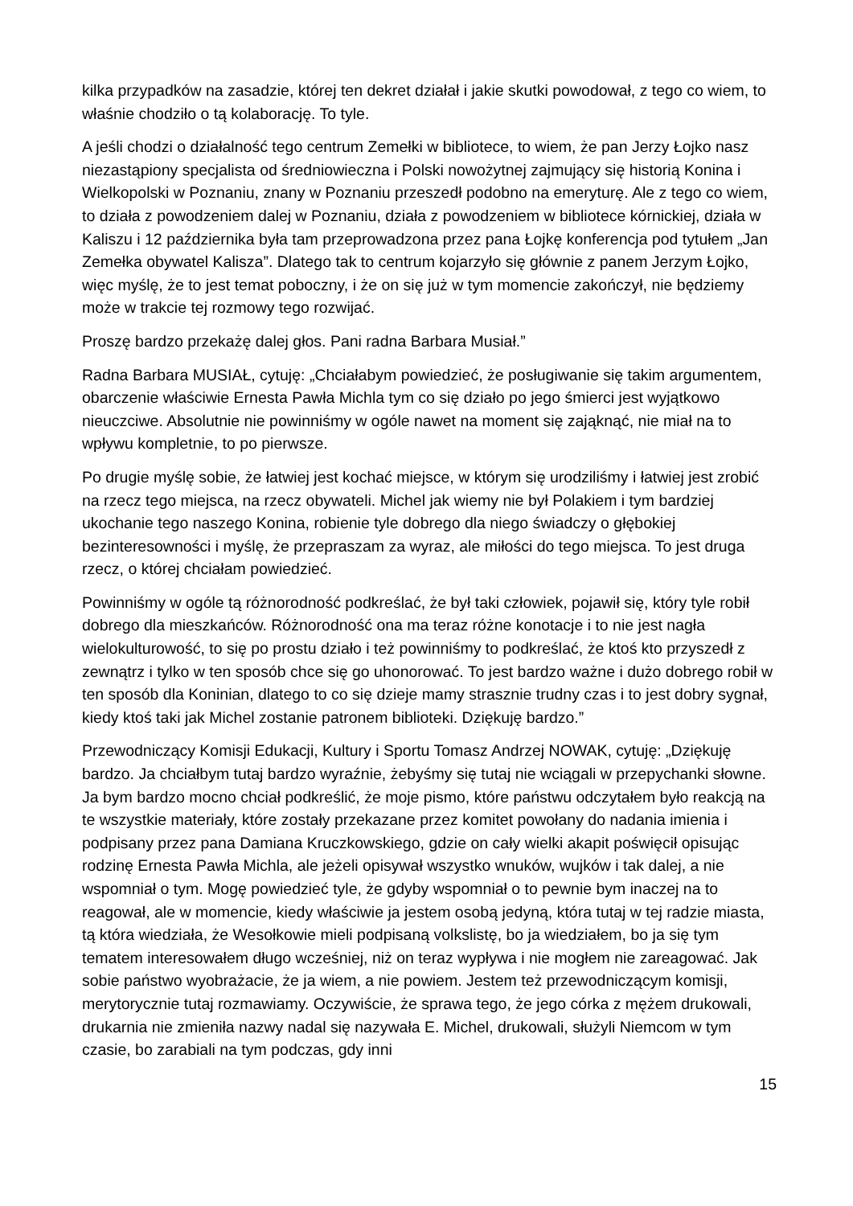kilka przypadków na zasadzie, której ten dekret działał i jakie skutki powodował, z tego co wiem, to właśnie chodziło o tą kolaborację. To tyle.
A jeśli chodzi o działalność tego centrum Zemełki w bibliotece, to wiem, że pan Jerzy Łojko nasz niezastąpiony specjalista od średniowieczna i Polski nowożytnej zajmujący się historią Konina i Wielkopolski w Poznaniu, znany w Poznaniu przeszedł podobno na emeryturę. Ale z tego co wiem, to działa z powodzeniem dalej w Poznaniu, działa z powodzeniem w bibliotece kórnickiej, działa w Kaliszu i 12 października była tam przeprowadzona przez pana Łojkę konferencja pod tytułem „Jan Zemełka obywatel Kalisza”. Dlatego tak to centrum kojarzyło się głównie z panem Jerzym Łojko, więc myślę, że to jest temat poboczny, i że on się już w tym momencie zakończył, nie będziemy może w trakcie tej rozmowy tego rozwijać.
Proszę bardzo przekażę dalej głos. Pani radna Barbara Musiał.”
Radna Barbara MUSIAŁ, cytuję: „Chciałabym powiedzieć, że posługiwanie się takim argumentem, obarczenie właściwie Ernesta Pawła Michla tym co się działo po jego śmierci jest wyjątkowo nieuczciwe. Absolutnie nie powinniśmy w ogóle nawet na moment się zająknąć, nie miał na to wpływu kompletnie, to po pierwsze.
Po drugie myślę sobie, że łatwiej jest kochać miejsce, w którym się urodziliśmy i łatwiej jest zrobić na rzecz tego miejsca, na rzecz obywateli. Michel jak wiemy nie był Polakiem i tym bardziej ukochanie tego naszego Konina, robienie tyle dobrego dla niego świadczy o głębokiej bezinteresowności i myślę, że przepraszam za wyraz, ale miłości do tego miejsca. To jest druga rzecz, o której chciałam powiedzieć.
Powinniśmy w ogóle tą różnorodność podkreślać, że był taki człowiek, pojawił się, który tyle robił dobrego dla mieszkańców. Różnorodność ona ma teraz różne konotacje i to nie jest nagła wielokulturowość, to się po prostu działo i też powinniśmy to podkreślać, że ktoś kto przyszedł z zewnątrz i tylko w ten sposób chce się go uhonorować. To jest bardzo ważne i dużo dobrego robił w ten sposób dla Koninian, dlatego to co się dzieje mamy strasznie trudny czas i to jest dobry sygnał, kiedy ktoś taki jak Michel zostanie patronem biblioteki. Dziękuję bardzo.”
Przewodniczący Komisji Edukacji, Kultury i Sportu Tomasz Andrzej NOWAK, cytuję: „Dziękuję bardzo. Ja chciałbym tutaj bardzo wyraźnie, żebyśmy się tutaj nie wciągali w przepychanki słowne. Ja bym bardzo mocno chciał podkreślić, że moje pismo, które państwu odczytałem było reakcją na te wszystkie materiały, które zostały przekazane przez komitet powołany do nadania imienia i podpisany przez pana Damiana Kruczkowskiego, gdzie on cały wielki akapit poświęcił opisując rodzinę Ernesta Pawła Michla, ale jeżeli opisywał wszystko wnuków, wujków i tak dalej, a nie wspomniał o tym. Mogę powiedzieć tyle, że gdyby wspomniał o to pewnie bym inaczej na to reagował, ale w momencie, kiedy właściwie ja jestem osobą jedyną, która tutaj w tej radzie miasta, tą która wiedziała, że Wesołkowie mieli podpisaną volkslistę, bo ja wiedziałem, bo ja się tym tematem interesowałem długo wcześniej, niż on teraz wypływa i nie mogłem nie zareagować. Jak sobie państwo wyobrażacie, że ja wiem, a nie powiem. Jestem też przewodniczącym komisji, merytorycznie tutaj rozmawiamy. Oczywiście, że sprawa tego, że jego córka z mężem drukowali, drukarnia nie zmieniła nazwy nadal się nazywała E. Michel, drukowali, służyli Niemcom w tym czasie, bo zarabiali na tym podczas, gdy inni
15